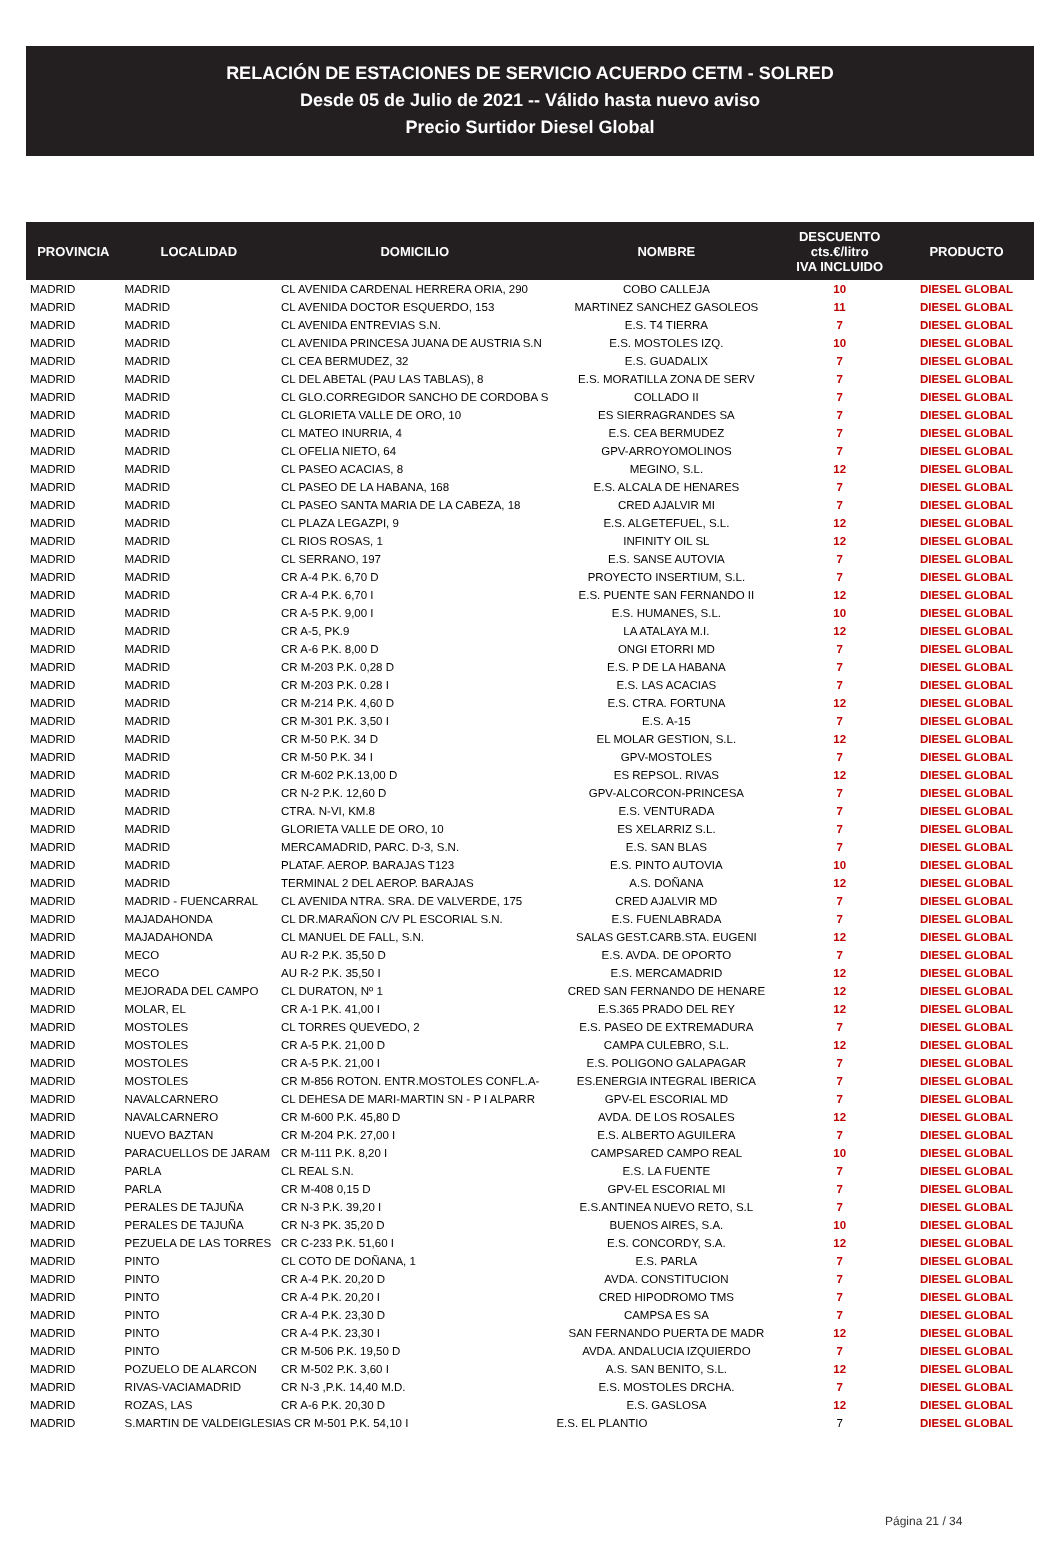RELACIÓN DE ESTACIONES DE SERVICIO ACUERDO CETM - SOLRED
Desde 05 de Julio de 2021 -- Válido hasta nuevo aviso
Precio Surtidor Diesel Global
| PROVINCIA | LOCALIDAD | DOMICILIO | NOMBRE | DESCUENTO cts.€/litro IVA INCLUIDO | PRODUCTO |
| --- | --- | --- | --- | --- | --- |
| MADRID | MADRID | CL AVENIDA CARDENAL HERRERA ORIA, 290 | COBO CALLEJA | 10 | DIESEL GLOBAL |
| MADRID | MADRID | CL AVENIDA DOCTOR ESQUERDO, 153 | MARTINEZ SANCHEZ GASOLEOS | 11 | DIESEL GLOBAL |
| MADRID | MADRID | CL AVENIDA ENTREVIAS S.N. | E.S. T4 TIERRA | 7 | DIESEL GLOBAL |
| MADRID | MADRID | CL AVENIDA PRINCESA JUANA DE AUSTRIA S.N | E.S. MOSTOLES IZQ. | 10 | DIESEL GLOBAL |
| MADRID | MADRID | CL CEA BERMUDEZ, 32 | E.S. GUADALIX | 7 | DIESEL GLOBAL |
| MADRID | MADRID | CL DEL ABETAL (PAU LAS TABLAS), 8 | E.S. MORATILLA ZONA DE SERV | 7 | DIESEL GLOBAL |
| MADRID | MADRID | CL GLO.CORREGIDOR SANCHO DE CORDOBA S | COLLADO II | 7 | DIESEL GLOBAL |
| MADRID | MADRID | CL GLORIETA VALLE DE ORO, 10 | ES SIERRAGRANDES SA | 7 | DIESEL GLOBAL |
| MADRID | MADRID | CL MATEO INURRIA, 4 | E.S. CEA BERMUDEZ | 7 | DIESEL GLOBAL |
| MADRID | MADRID | CL OFELIA NIETO, 64 | GPV-ARROYOMOLINOS | 7 | DIESEL GLOBAL |
| MADRID | MADRID | CL PASEO ACACIAS, 8 | MEGINO, S.L. | 12 | DIESEL GLOBAL |
| MADRID | MADRID | CL PASEO DE LA HABANA, 168 | E.S. ALCALA DE HENARES | 7 | DIESEL GLOBAL |
| MADRID | MADRID | CL PASEO SANTA MARIA DE LA CABEZA, 18 | CRED AJALVIR MI | 7 | DIESEL GLOBAL |
| MADRID | MADRID | CL PLAZA LEGAZPI, 9 | E.S. ALGETEFUEL, S.L. | 12 | DIESEL GLOBAL |
| MADRID | MADRID | CL RIOS ROSAS, 1 | INFINITY OIL SL | 12 | DIESEL GLOBAL |
| MADRID | MADRID | CL SERRANO, 197 | E.S. SANSE AUTOVIA | 7 | DIESEL GLOBAL |
| MADRID | MADRID | CR A-4 P.K. 6,70 D | PROYECTO INSERTIUM, S.L. | 7 | DIESEL GLOBAL |
| MADRID | MADRID | CR A-4 P.K. 6,70 I | E.S. PUENTE SAN FERNANDO II | 12 | DIESEL GLOBAL |
| MADRID | MADRID | CR A-5 P.K. 9,00 I | E.S. HUMANES, S.L. | 10 | DIESEL GLOBAL |
| MADRID | MADRID | CR A-5, PK.9 | LA ATALAYA M.I. | 12 | DIESEL GLOBAL |
| MADRID | MADRID | CR A-6 P.K. 8,00 D | ONGI ETORRI MD | 7 | DIESEL GLOBAL |
| MADRID | MADRID | CR M-203 P.K. 0,28 D | E.S. P DE LA HABANA | 7 | DIESEL GLOBAL |
| MADRID | MADRID | CR M-203 P.K. 0.28 I | E.S. LAS ACACIAS | 7 | DIESEL GLOBAL |
| MADRID | MADRID | CR M-214 P.K. 4,60 D | E.S. CTRA. FORTUNA | 12 | DIESEL GLOBAL |
| MADRID | MADRID | CR M-301 P.K. 3,50 I | E.S. A-15 | 7 | DIESEL GLOBAL |
| MADRID | MADRID | CR M-50 P.K. 34 D | EL MOLAR GESTION, S.L. | 12 | DIESEL GLOBAL |
| MADRID | MADRID | CR M-50 P.K. 34 I | GPV-MOSTOLES | 7 | DIESEL GLOBAL |
| MADRID | MADRID | CR M-602 P.K.13,00 D | ES REPSOL. RIVAS | 12 | DIESEL GLOBAL |
| MADRID | MADRID | CR N-2 P.K. 12,60 D | GPV-ALCORCON-PRINCESA | 7 | DIESEL GLOBAL |
| MADRID | MADRID | CTRA. N-VI, KM.8 | E.S. VENTURADA | 7 | DIESEL GLOBAL |
| MADRID | MADRID | GLORIETA VALLE DE ORO, 10 | ES XELARRIZ S.L. | 7 | DIESEL GLOBAL |
| MADRID | MADRID | MERCAMADRID, PARC. D-3, S.N. | E.S. SAN BLAS | 7 | DIESEL GLOBAL |
| MADRID | MADRID | PLATAF. AEROP. BARAJAS T123 | E.S. PINTO AUTOVIA | 10 | DIESEL GLOBAL |
| MADRID | MADRID | TERMINAL 2 DEL AEROP. BARAJAS | A.S. DOÑANA | 12 | DIESEL GLOBAL |
| MADRID | MADRID - FUENCARRAL | CL AVENIDA NTRA. SRA. DE VALVERDE, 175 | CRED AJALVIR MD | 7 | DIESEL GLOBAL |
| MADRID | MAJADAHONDA | CL DR.MARAÑON C/V PL ESCORIAL S.N. | E.S. FUENLABRADA | 7 | DIESEL GLOBAL |
| MADRID | MAJADAHONDA | CL MANUEL DE FALL, S.N. | SALAS GEST.CARB.STA. EUGENI | 12 | DIESEL GLOBAL |
| MADRID | MECO | AU R-2 P.K. 35,50 D | E.S. AVDA. DE OPORTO | 7 | DIESEL GLOBAL |
| MADRID | MECO | AU R-2 P.K. 35,50 I | E.S. MERCAMADRID | 12 | DIESEL GLOBAL |
| MADRID | MEJORADA DEL CAMPO | CL DURATON, Nº 1 | CRED SAN FERNANDO DE HENARE | 12 | DIESEL GLOBAL |
| MADRID | MOLAR, EL | CR A-1 P.K. 41,00 I | E.S.365 PRADO DEL REY | 12 | DIESEL GLOBAL |
| MADRID | MOSTOLES | CL TORRES QUEVEDO, 2 | E.S. PASEO DE EXTREMADURA | 7 | DIESEL GLOBAL |
| MADRID | MOSTOLES | CR A-5 P.K. 21,00 D | CAMPA CULEBRO, S.L. | 12 | DIESEL GLOBAL |
| MADRID | MOSTOLES | CR A-5 P.K. 21,00 I | E.S. POLIGONO GALAPAGAR | 7 | DIESEL GLOBAL |
| MADRID | MOSTOLES | CR M-856 ROTON. ENTR.MOSTOLES CONFL.A- | ES.ENERGIA INTEGRAL IBERICA | 7 | DIESEL GLOBAL |
| MADRID | NAVALCARNERO | CL DEHESA DE MARI-MARTIN SN - P I ALPARR | GPV-EL ESCORIAL MD | 7 | DIESEL GLOBAL |
| MADRID | NAVALCARNERO | CR M-600 P.K. 45,80 D | AVDA. DE LOS ROSALES | 12 | DIESEL GLOBAL |
| MADRID | NUEVO BAZTAN | CR M-204 P.K. 27,00 I | E.S. ALBERTO AGUILERA | 7 | DIESEL GLOBAL |
| MADRID | PARACUELLOS DE JARAM | CR M-111 P.K. 8,20 I | CAMPSARED CAMPO REAL | 10 | DIESEL GLOBAL |
| MADRID | PARLA | CL REAL S.N. | E.S. LA FUENTE | 7 | DIESEL GLOBAL |
| MADRID | PARLA | CR M-408 0,15 D | GPV-EL ESCORIAL MI | 7 | DIESEL GLOBAL |
| MADRID | PERALES DE TAJUÑA | CR N-3 P.K. 39,20 I | E.S.ANTINEA NUEVO RETO, S.L | 7 | DIESEL GLOBAL |
| MADRID | PERALES DE TAJUÑA | CR N-3 PK. 35,20 D | BUENOS AIRES, S.A. | 10 | DIESEL GLOBAL |
| MADRID | PEZUELA DE LAS TORRES | CR C-233 P.K. 51,60 I | E.S. CONCORDY, S.A. | 12 | DIESEL GLOBAL |
| MADRID | PINTO | CL COTO DE DOÑANA, 1 | E.S. PARLA | 7 | DIESEL GLOBAL |
| MADRID | PINTO | CR A-4 P.K. 20,20 D | AVDA. CONSTITUCION | 7 | DIESEL GLOBAL |
| MADRID | PINTO | CR A-4 P.K. 20,20 I | CRED HIPODROMO TMS | 7 | DIESEL GLOBAL |
| MADRID | PINTO | CR A-4 P.K. 23,30 D | CAMPSA ES SA | 7 | DIESEL GLOBAL |
| MADRID | PINTO | CR A-4 P.K. 23,30 I | SAN FERNANDO PUERTA DE MADR | 12 | DIESEL GLOBAL |
| MADRID | PINTO | CR M-506 P.K. 19,50 D | AVDA. ANDALUCIA IZQUIERDO | 7 | DIESEL GLOBAL |
| MADRID | POZUELO DE ALARCON | CR M-502 P.K. 3,60 I | A.S. SAN BENITO, S.L. | 12 | DIESEL GLOBAL |
| MADRID | RIVAS-VACIAMADRID | CR N-3 ,P.K. 14,40 M.D. | E.S. MOSTOLES DRCHA. | 7 | DIESEL GLOBAL |
| MADRID | ROZAS, LAS | CR A-6 P.K. 20,30 D | E.S. GASLOSA | 12 | DIESEL GLOBAL |
| MADRID | S.MARTIN DE VALDEIGLESIAS CR M-501 P.K. 54,10 I | | E.S. EL PLANTIO | 7 | DIESEL GLOBAL |
Página 21 / 34